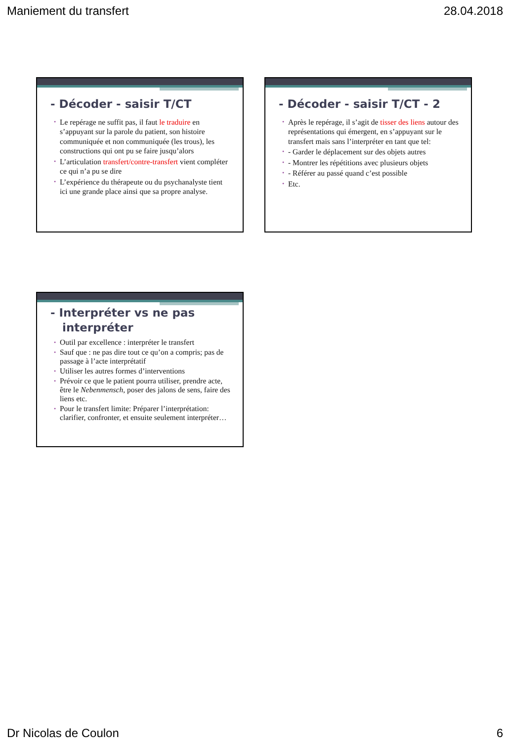Maniement du transfert 28.04.2018
- Décoder - saisir T/CT
• Le repérage ne suffit pas, il faut le traduire en s’appuyant sur la parole du patient, son histoire communiquée et non communiquée (les trous), les constructions qui ont pu se faire jusqu’alors
• L’articulation transfert/contre-transfert vient compléter ce qui n’a pu se dire
• L’expérience du thérapeute ou du psychanalyste tient ici une grande place ainsi que sa propre analyse.
- Décoder - saisir T/CT - 2
• Après le repérage, il s’agit de tisser des liens autour des représentations qui émergent, en s’appuyant sur le transfert mais sans l’interpréter en tant que tel:
• - Garder le déplacement sur des objets autres
• - Montrer les répétitions avec plusieurs objets
• - Référer au passé quand c’est possible
• Etc.
- Interpréter vs ne pas
interpréter
• Outil par excellence : interpréter le transfert
• Sauf que : ne pas dire tout ce qu’on a compris; pas de passage à l’acte interprétatif
• Utiliser les autres formes d’interventions
• Prévoir ce que le patient pourra utiliser, prendre acte, être le Nebenmensch, poser des jalons de sens, faire des liens etc.
• Pour le transfert limite: Préparer l’interprétation: clarifier, confronter, et ensuite seulement interpréter…
Dr Nicolas de Coulon 6